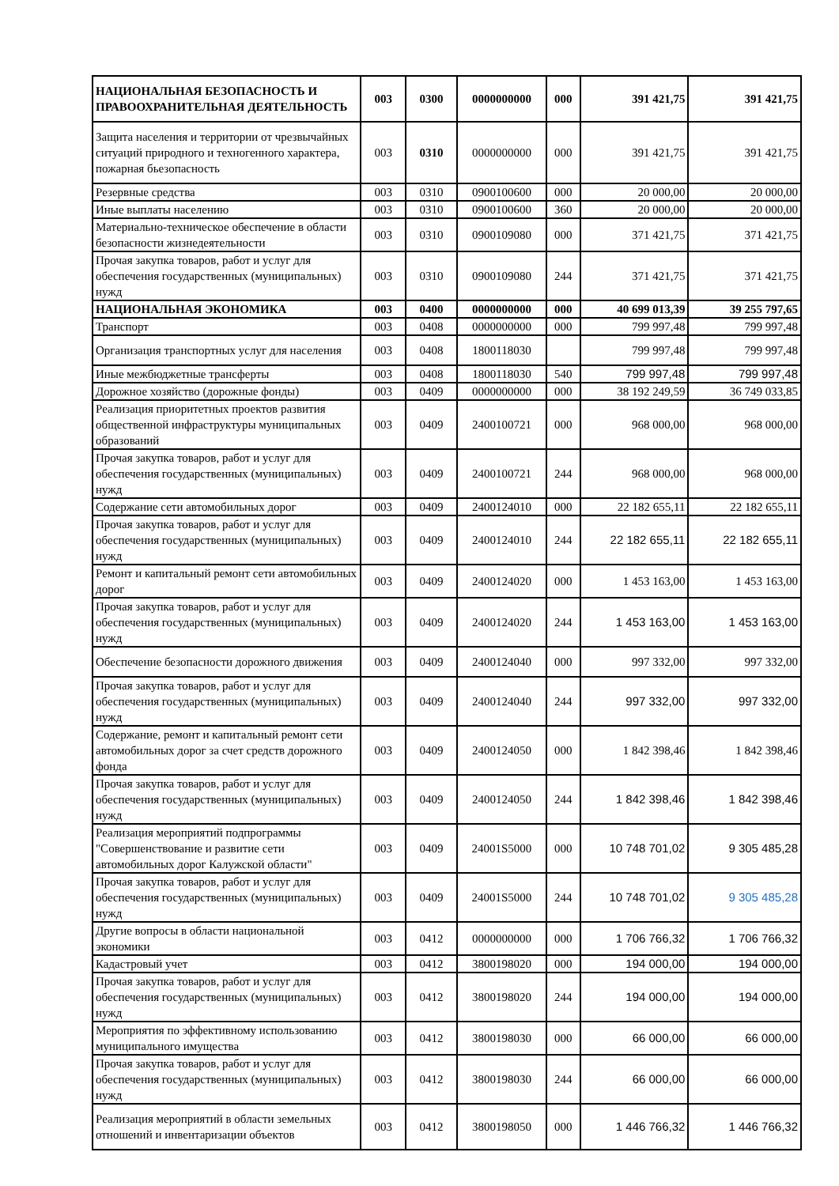| НАЦИОНАЛЬНАЯ БЕЗОПАСНОСТЬ И ПРАВООХРАНИТЕЛЬНАЯ ДЕЯТЕЛЬНОСТЬ | 003 | 0300 | 0000000000 | 000 | 391 421,75 | 391 421,75 |
| Защита населения и территории от чрезвычайных ситуаций природного и техногенного характера, пожарная бьезопасность | 003 | 0310 | 0000000000 | 000 | 391 421,75 | 391 421,75 |
| Резервные средства | 003 | 0310 | 0900100600 | 000 | 20 000,00 | 20 000,00 |
| Иные выплаты населению | 003 | 0310 | 0900100600 | 360 | 20 000,00 | 20 000,00 |
| Материально-техническое обеспечение в области безопасности жизнедеятельности | 003 | 0310 | 0900109080 | 000 | 371 421,75 | 371 421,75 |
| Прочая закупка товаров, работ и услуг для обеспечения государственных (муниципальных) нужд | 003 | 0310 | 0900109080 | 244 | 371 421,75 | 371 421,75 |
| НАЦИОНАЛЬНАЯ ЭКОНОМИКА | 003 | 0400 | 0000000000 | 000 | 40 699 013,39 | 39 255 797,65 |
| Транспорт | 003 | 0408 | 0000000000 | 000 | 799 997,48 | 799 997,48 |
| Организация транспортных услуг для населения | 003 | 0408 | 1800118030 | | 799 997,48 | 799 997,48 |
| Иные межбюджетные трансферты | 003 | 0408 | 1800118030 | 540 | 799 997,48 | 799 997,48 |
| Дорожное хозяйство (дорожные фонды) | 003 | 0409 | 0000000000 | 000 | 38 192 249,59 | 36 749 033,85 |
| Реализация приоритетных проектов развития общественной инфраструктуры муниципальных образований | 003 | 0409 | 2400100721 | 000 | 968 000,00 | 968 000,00 |
| Прочая закупка товаров, работ и услуг для обеспечения государственных (муниципальных) нужд | 003 | 0409 | 2400100721 | 244 | 968 000,00 | 968 000,00 |
| Содержание сети автомобильных дорог | 003 | 0409 | 2400124010 | 000 | 22 182 655,11 | 22 182 655,11 |
| Прочая закупка товаров, работ и услуг для обеспечения государственных (муниципальных) нужд | 003 | 0409 | 2400124010 | 244 | 22 182 655,11 | 22 182 655,11 |
| Ремонт и капитальный ремонт сети автомобильных дорог | 003 | 0409 | 2400124020 | 000 | 1 453 163,00 | 1 453 163,00 |
| Прочая закупка товаров, работ и услуг для обеспечения государственных (муниципальных) нужд | 003 | 0409 | 2400124020 | 244 | 1 453 163,00 | 1 453 163,00 |
| Обеспечение безопасности дорожного движения | 003 | 0409 | 2400124040 | 000 | 997 332,00 | 997 332,00 |
| Прочая закупка товаров, работ и услуг для обеспечения государственных (муниципальных) нужд | 003 | 0409 | 2400124040 | 244 | 997 332,00 | 997 332,00 |
| Содержание, ремонт и капитальный ремонт сети автомобильных дорог за счет средств дорожного фонда | 003 | 0409 | 2400124050 | 000 | 1 842 398,46 | 1 842 398,46 |
| Прочая закупка товаров, работ и услуг для обеспечения государственных (муниципальных) нужд | 003 | 0409 | 2400124050 | 244 | 1 842 398,46 | 1 842 398,46 |
| Реализация мероприятий подпрограммы "Совершенствование и развитие сети автомобильных дорог Калужской области" | 003 | 0409 | 24001S5000 | 000 | 10 748 701,02 | 9 305 485,28 |
| Прочая закупка товаров, работ и услуг для обеспечения государственных (муниципальных) нужд | 003 | 0409 | 24001S5000 | 244 | 10 748 701,02 | 9 305 485,28 |
| Другие вопросы в области национальной экономики | 003 | 0412 | 0000000000 | 000 | 1 706 766,32 | 1 706 766,32 |
| Кадастровый учет | 003 | 0412 | 3800198020 | 000 | 194 000,00 | 194 000,00 |
| Прочая закупка товаров, работ и услуг для обеспечения государственных (муниципальных) нужд | 003 | 0412 | 3800198020 | 244 | 194 000,00 | 194 000,00 |
| Мероприятия по эффективному использованию муниципального имущества | 003 | 0412 | 3800198030 | 000 | 66 000,00 | 66 000,00 |
| Прочая закупка товаров, работ и услуг для обеспечения государственных (муниципальных) нужд | 003 | 0412 | 3800198030 | 244 | 66 000,00 | 66 000,00 |
| Реализация мероприятий в области земельных отношений и инвентаризации объектов | 003 | 0412 | 3800198050 | 000 | 1 446 766,32 | 1 446 766,32 |